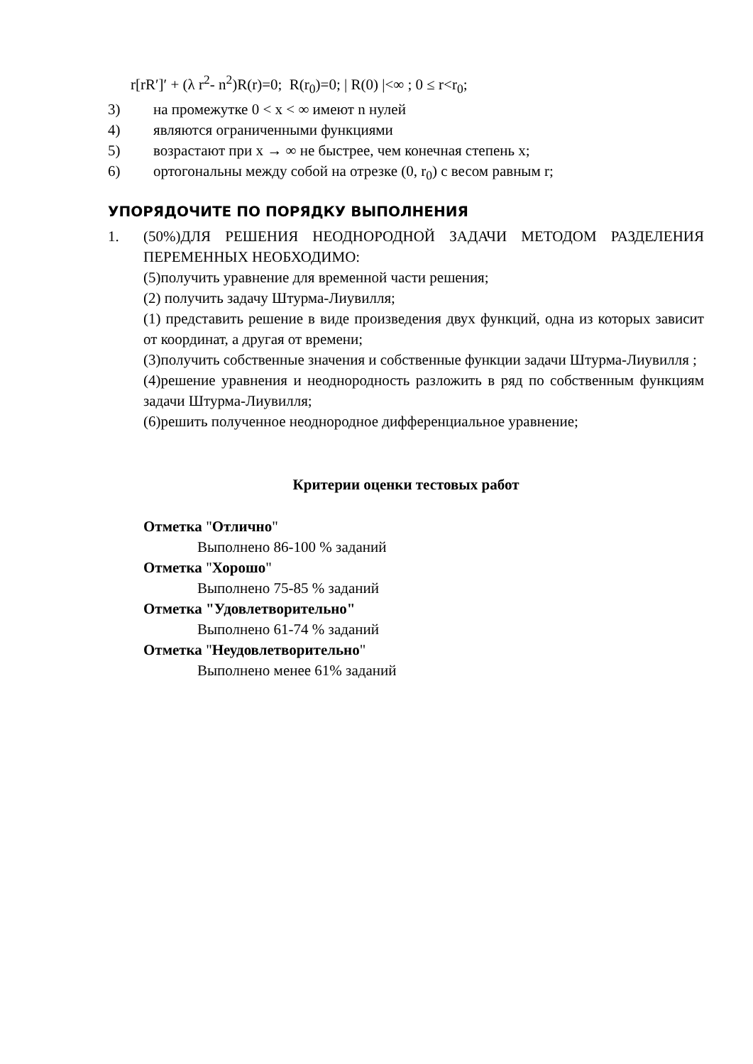r[rR′]′ + (λ r<sup>2</sup>- n<sup>2</sup>)R(r)=0; R(r<sub>0</sub>)=0; | R(0) |<∞ ; 0 ≤ r<r<sub>0</sub>;
3) на промежутке 0 < x < ∞ имеют n нулей
4) являются ограниченными функциями
5) возрастают при x → ∞ не быстрее, чем конечная степень x;
6) ортогональны между собой на отрезке (0, r<sub>0</sub>) с весом равным r;
УПОРЯДОЧИТЕ ПО ПОРЯДКУ ВЫПОЛНЕНИЯ
1. (50%)ДЛЯ РЕШЕНИЯ НЕОДНОРОДНОЙ ЗАДАЧИ МЕТОДОМ РАЗДЕЛЕНИЯ ПЕРЕМЕННЫХ НЕОБХОДИМО:
(5)получить уравнение для временной части решения;
(2) получить задачу Штурма-Лиувилля;
(1) представить решение в виде произведения двух функций, одна из которых зависит от координат, а другая от времени;
(3)получить собственные значения и собственные функции задачи Штурма-Лиувилля ;
(4)решение уравнения и неоднородность разложить в ряд по собственным функциям задачи Штурма-Лиувилля;
(6)решить полученное неоднородное дифференциальное уравнение;
Критерии оценки тестовых работ
Отметка "Отлично"
Выполнено 86-100 % заданий
Отметка "Хорошо"
Выполнено 75-85 % заданий
Отметка "Удовлетворительно"
Выполнено 61-74 % заданий
Отметка "Неудовлетворительно"
Выполнено менее 61% заданий